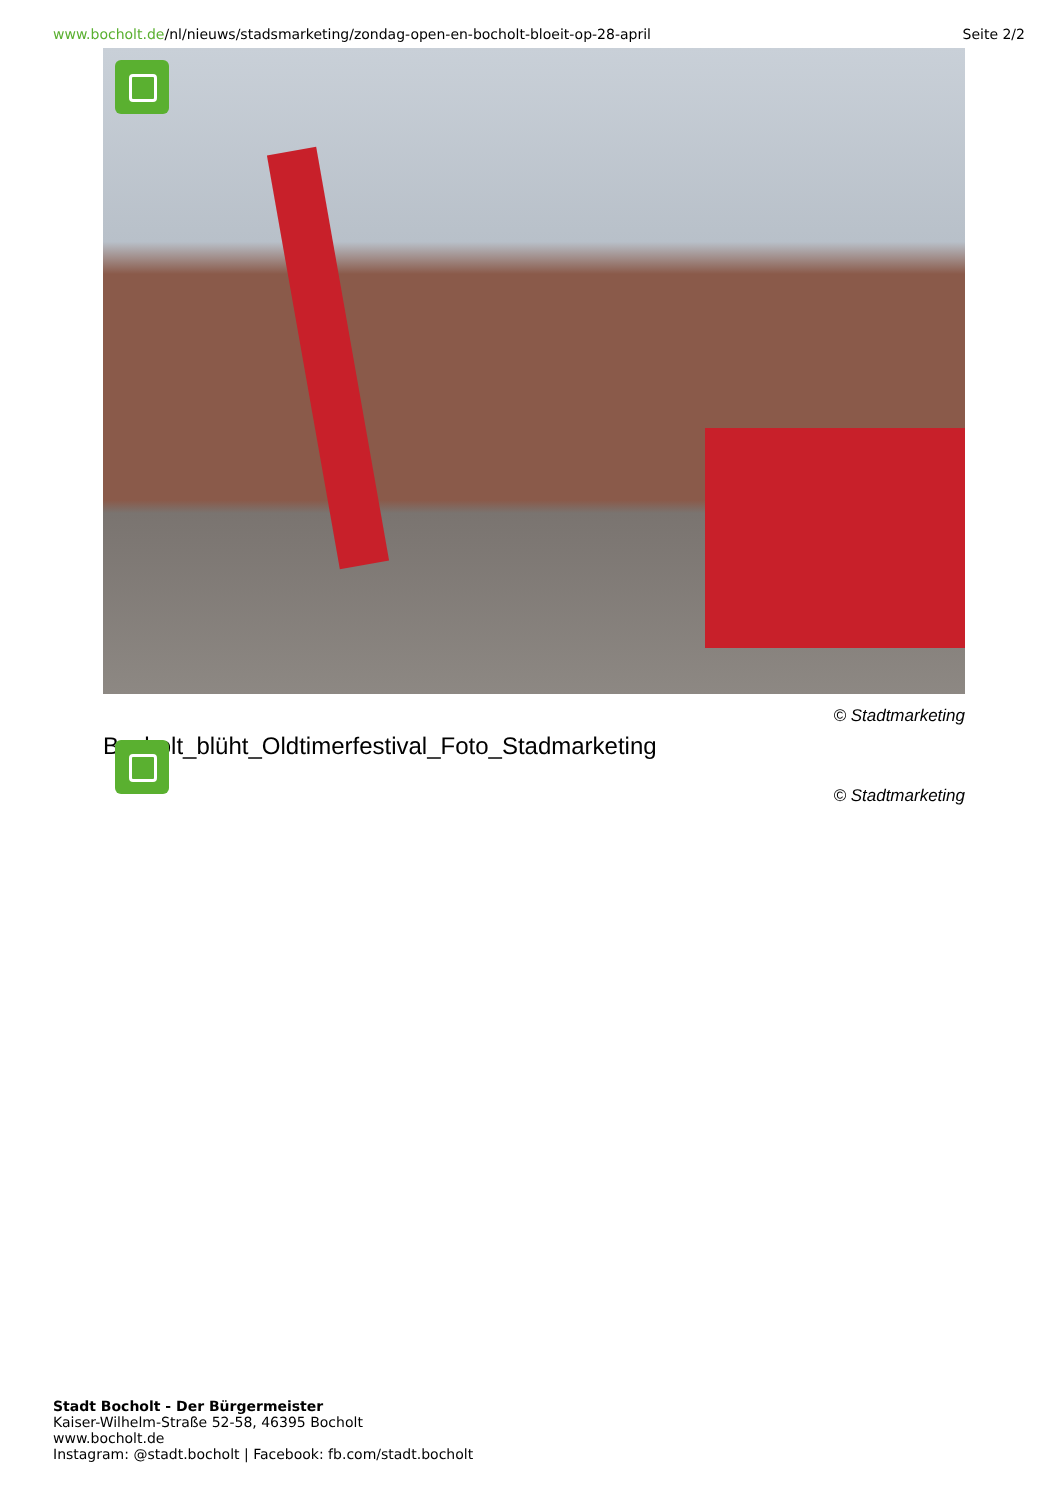www.bocholt.de/nl/nieuws/stadsmarketing/zondag-open-en-bocholt-bloeit-op-28-april
Seite 2/2
© Stadtmarketing
Bocholt_blüht_Oldtimerfestival_Foto_Stadmarketing
© Stadtmarketing
Stadt Bocholt - Der Bürgermeister
Kaiser-Wilhelm-Straße 52-58, 46395 Bocholt
www.bocholt.de
Instagram: @stadt.bocholt | Facebook: fb.com/stadt.bocholt